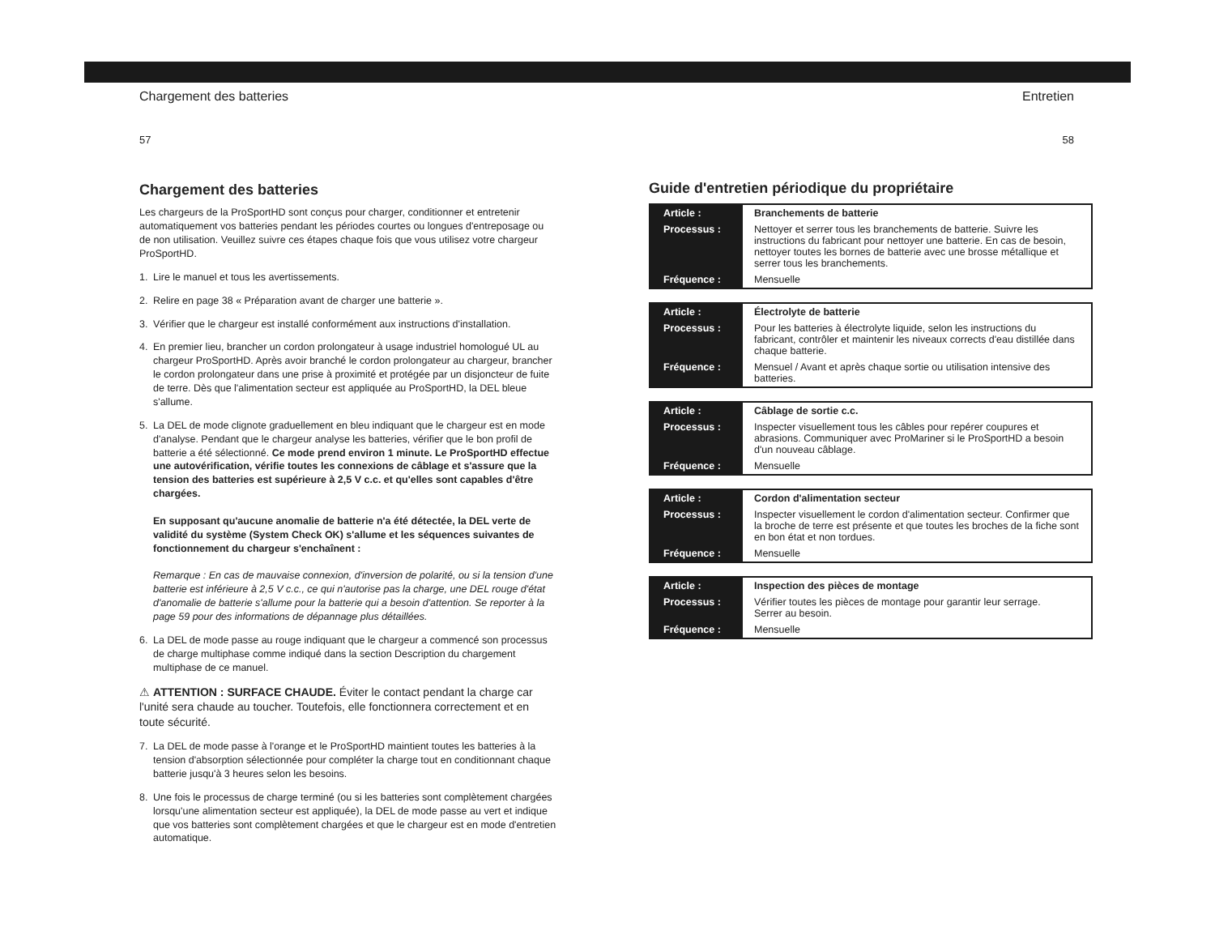Chargement des batteries Entretien
57 58
Chargement des batteries
Les chargeurs de la ProSportHD sont conçus pour charger, conditionner et entretenir automatiquement vos batteries pendant les périodes courtes ou longues d'entreposage ou de non utilisation. Veuillez suivre ces étapes chaque fois que vous utilisez votre chargeur ProSportHD.
1. Lire le manuel et tous les avertissements.
2. Relire en page 38 « Préparation avant de charger une batterie ».
3. Vérifier que le chargeur est installé conformément aux instructions d'installation.
4. En premier lieu, brancher un cordon prolongateur à usage industriel homologué UL au chargeur ProSportHD. Après avoir branché le cordon prolongateur au chargeur, brancher le cordon prolongateur dans une prise à proximité et protégée par un disjoncteur de fuite de terre. Dès que l'alimentation secteur est appliquée au ProSportHD, la DEL bleue s'allume.
5. La DEL de mode clignote graduellement en bleu indiquant que le chargeur est en mode d'analyse. Pendant que le chargeur analyse les batteries, vérifier que le bon profil de batterie a été sélectionné. Ce mode prend environ 1 minute. Le ProSportHD effectue une autovérification, vérifie toutes les connexions de câblage et s'assure que la tension des batteries est supérieure à 2,5 V c.c. et qu'elles sont capables d'être chargées.
En supposant qu'aucune anomalie de batterie n'a été détectée, la DEL verte de validité du système (System Check OK) s'allume et les séquences suivantes de fonctionnement du chargeur s'enchaînent :
Remarque : En cas de mauvaise connexion, d'inversion de polarité, ou si la tension d'une batterie est inférieure à 2,5 V c.c., ce qui n'autorise pas la charge, une DEL rouge d'état d'anomalie de batterie s'allume pour la batterie qui a besoin d'attention. Se reporter à la page 59 pour des informations de dépannage plus détaillées.
6. La DEL de mode passe au rouge indiquant que le chargeur a commencé son processus de charge multiphase comme indiqué dans la section Description du chargement multiphase de ce manuel.
⚠ ATTENTION : SURFACE CHAUDE. Éviter le contact pendant la charge car l'unité sera chaude au toucher. Toutefois, elle fonctionnera correctement et en toute sécurité.
7. La DEL de mode passe à l'orange et le ProSportHD maintient toutes les batteries à la tension d'absorption sélectionnée pour compléter la charge tout en conditionnant chaque batterie jusqu'à 3 heures selon les besoins.
8. Une fois le processus de charge terminé (ou si les batteries sont complètement chargées lorsqu'une alimentation secteur est appliquée), la DEL de mode passe au vert et indique que vos batteries sont complètement chargées et que le chargeur est en mode d'entretien automatique.
Guide d'entretien périodique du propriétaire
| Article : | Branchements de batterie |
| Processus : | Nettoyer et serrer tous les branchements de batterie. Suivre les instructions du fabricant pour nettoyer une batterie. En cas de besoin, nettoyer toutes les bornes de batterie avec une brosse métallique et serrer tous les branchements. |
| Fréquence : | Mensuelle |
| Article : | Électrolyte de batterie |
| Processus : | Pour les batteries à électrolyte liquide, selon les instructions du fabricant, contrôler et maintenir les niveaux corrects d'eau distillée dans chaque batterie. |
| Fréquence : | Mensuel / Avant et après chaque sortie ou utilisation intensive des batteries. |
| Article : | Câblage de sortie c.c. |
| Processus : | Inspecter visuellement tous les câbles pour repérer coupures et abrasions. Communiquer avec ProMariner si le ProSportHD a besoin d'un nouveau câblage. |
| Fréquence : | Mensuelle |
| Article : | Cordon d'alimentation secteur |
| Processus : | Inspecter visuellement le cordon d'alimentation secteur. Confirmer que la broche de terre est présente et que toutes les broches de la fiche sont en bon état et non tordues. |
| Fréquence : | Mensuelle |
| Article : | Inspection des pièces de montage |
| Processus : | Vérifier toutes les pièces de montage pour garantir leur serrage. Serrer au besoin. |
| Fréquence : | Mensuelle |